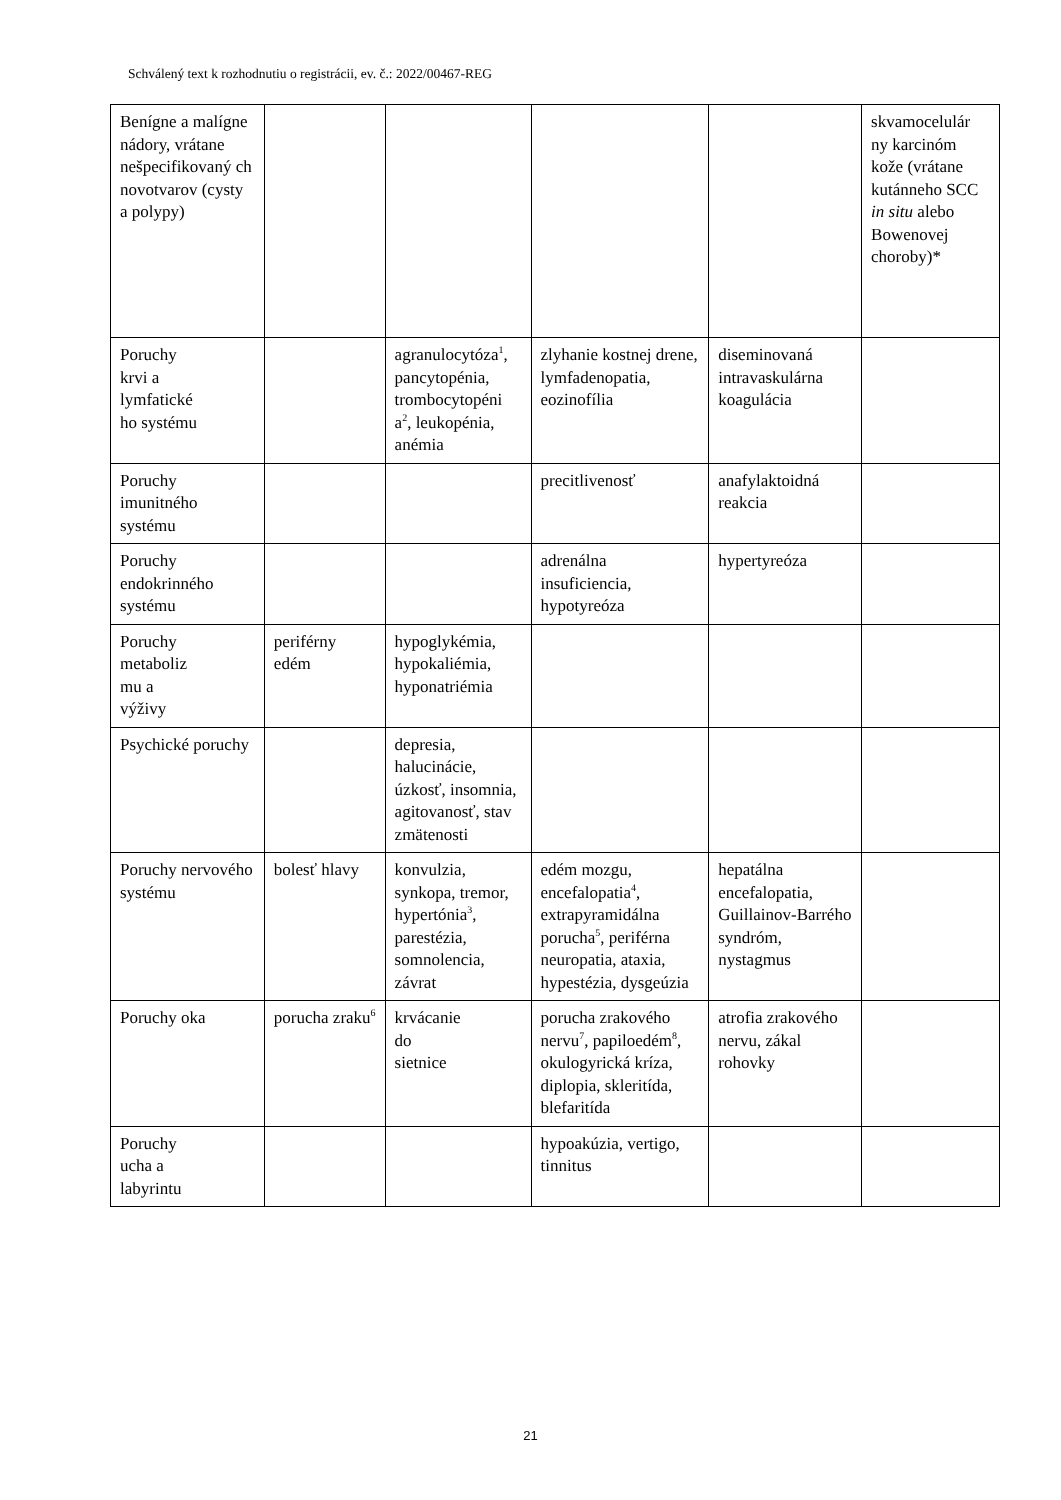Schválený text k rozhodnutiu o registrácii, ev. č.: 2022/00467-REG
| Benígne a malígne nádory, vrátane nešpecifikovaný ch novotvarov (cysty a polypy) | | | | | skvamocelulár ny karcinóm kože (vrátane kutánneho SCC in situ alebo Bowenovej choroby)* |
| Poruchy krvi a lymfatické ho systému | | agranulocytóza<sup>1</sup>, pancytopénia, trombocytopéni a<sup>2</sup>, leukopénia, anémia | zlyhanie kostnej drene, lymfadenopatia, eozinofília | diseminovaná intravaskulárna koagulácia | |
| Poruchy imunitného systému | | | precitlivenosť | anafylaktoidná reakcia | |
| Poruchy endokrinného systému | | | adrenálna insuficiencia, hypotyreóza | hypertyreóza | |
| Poruchy metaboliz mu a výživy | periférny edém | hypoglykémia, hypokaliémia, hyponatriémia | | | |
| Psychické poruchy | | depresia, halucinácie, úzkosť, insomnia, agitovanosť, stav zmätenosti | | | |
| Poruchy nervového systému | bolesť hlavy | konvulzia, synkopa, tremor, hypertónia<sup>3</sup>, parestézia, somnolencia, závrat | edém mozgu, encefalopatia<sup>4</sup>, extrapyramidálna porucha<sup>5</sup>, periférna neuropatia, ataxia, hypestézia, dysgeúzia | hepatálna encefalopatia, Guillainov-Barrého syndróm, nystagmus | |
| Poruchy oka | porucha zraku<sup>6</sup> | krvácanie do sietnice | porucha zrakového nervu<sup>7</sup>, papiloedém<sup>8</sup>, okulogyrická kríza, diplopia, skleritída, blefaritída | atrofia zrakového nervu, zákal rohovky | |
| Poruchy ucha a labyrintu | | | hypoakúzia, vertigo, tinnitus | | |
21